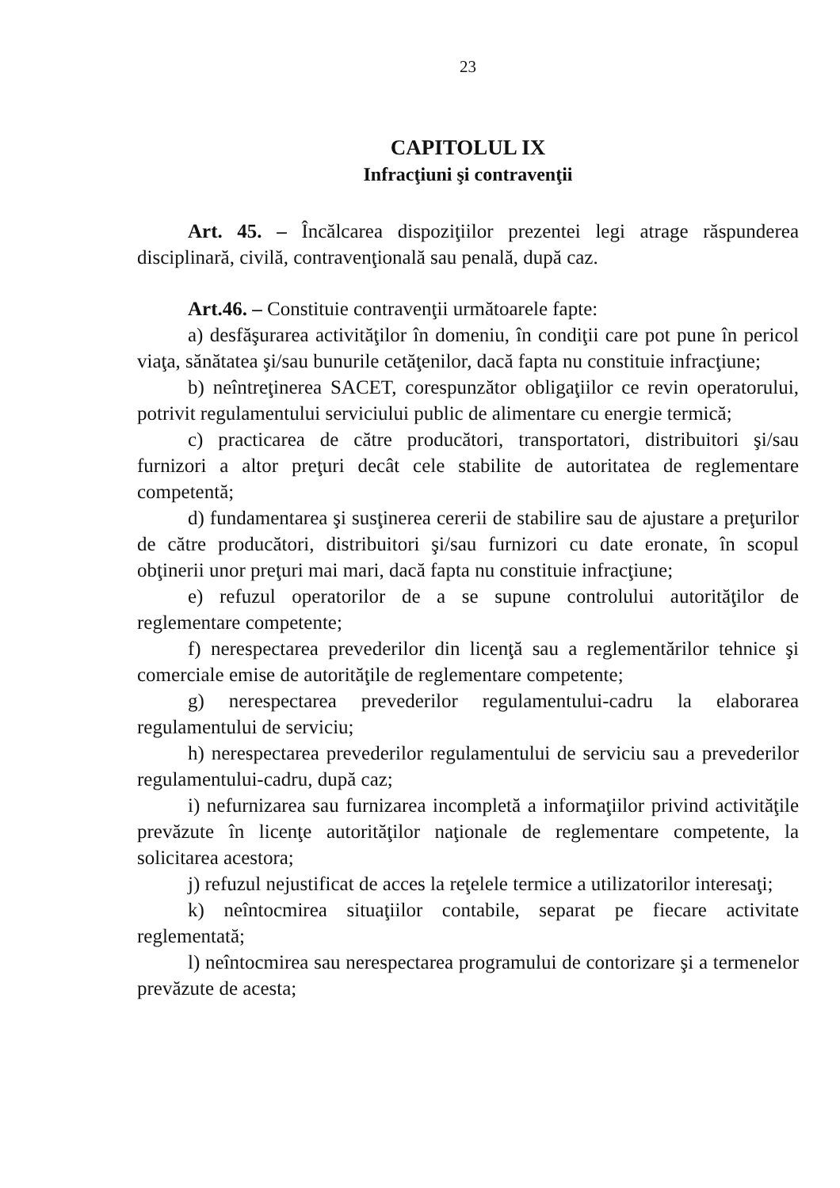23
CAPITOLUL IX
Infracţiuni şi contravenţii
Art. 45. – Încălcarea dispoziţiilor prezentei legi atrage răspunderea disciplinară, civilă, contravenţională sau penală, după caz.
Art.46. – Constituie contravenţii următoarele fapte:
a) desfăşurarea activităţilor în domeniu, în condiţii care pot pune în pericol viaţa, sănătatea şi/sau bunurile cetăţenilor, dacă fapta nu constituie infracţiune;
b) neîntreţinerea SACET, corespunzător obligaţiilor ce revin operatorului, potrivit regulamentului serviciului public de alimentare cu energie termică;
c) practicarea de către producători, transportatori, distribuitori şi/sau furnizori a altor preţuri decât cele stabilite de autoritatea de reglementare competentă;
d) fundamentarea şi susţinerea cererii de stabilire sau de ajustare a preţurilor de către producători, distribuitori şi/sau furnizori cu date eronate, în scopul obţinerii unor preţuri mai mari, dacă fapta nu constituie infracţiune;
e) refuzul operatorilor de a se supune controlului autorităţilor de reglementare competente;
f) nerespectarea prevederilor din licenţă sau a reglementărilor tehnice şi comerciale emise de autorităţile de reglementare competente;
g) nerespectarea prevederilor regulamentului-cadru la elaborarea regulamentului de serviciu;
h) nerespectarea prevederilor regulamentului de serviciu sau a prevederilor regulamentului-cadru, după caz;
i) nefurnizarea sau furnizarea incompletă a informaţiilor privind activităţile prevăzute în licenţe autorităţilor naţionale de reglementare competente, la solicitarea acestora;
j) refuzul nejustificat de acces la reţelele termice a utilizatorilor interesaţi;
k) neîntocmirea situaţiilor contabile, separat pe fiecare activitate reglementată;
l) neîntocmirea sau nerespectarea programului de contorizare şi a termenelor prevăzute de acesta;